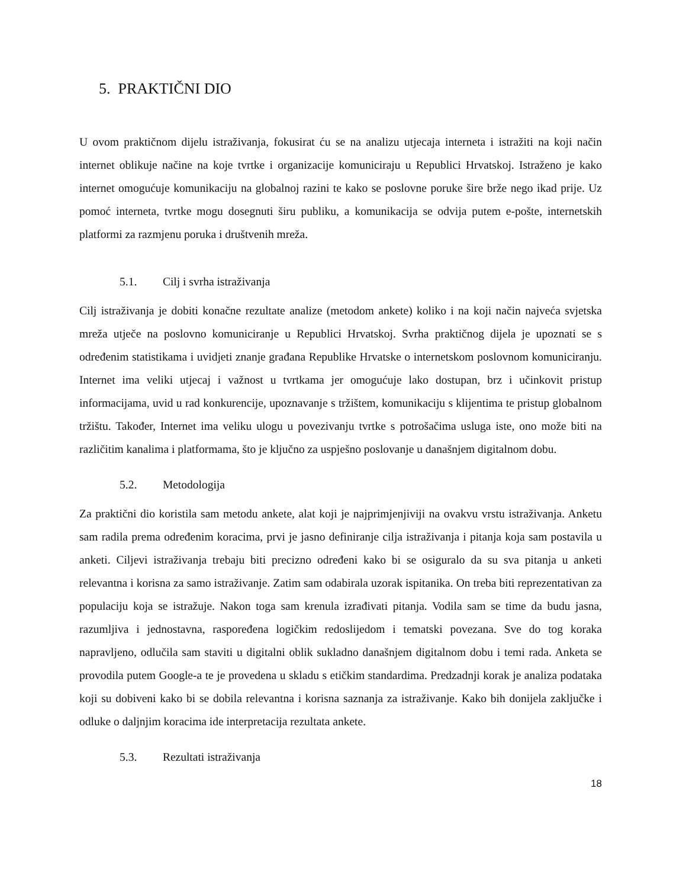5. PRAKTIČNI DIO
U ovom praktičnom dijelu istraživanja, fokusirat ću se na analizu utjecaja interneta i istražiti na koji način internet oblikuje načine na koje tvrtke i organizacije komuniciraju u Republici Hrvatskoj. Istraženo je kako internet omogućuje komunikaciju na globalnoj razini te kako se poslovne poruke šire brže nego ikad prije. Uz pomoć interneta, tvrtke mogu dosegnuti širu publiku, a komunikacija se odvija putem e-pošte, internetskih platformi za razmjenu poruka i društvenih mreža.
5.1. Cilj i svrha istraživanja
Cilj istraživanja je dobiti konačne rezultate analize (metodom ankete) koliko i na koji način najveća svjetska mreža utječe na poslovno komuniciranje u Republici Hrvatskoj. Svrha praktičnog dijela je upoznati se s određenim statistikama i uvidjeti znanje građana Republike Hrvatske o internetskom poslovnom komuniciranju. Internet ima veliki utjecaj i važnost u tvrtkama jer omogućuje lako dostupan, brz i učinkovit pristup informacijama, uvid u rad konkurencije, upoznavanje s tržištem, komunikaciju s klijentima te pristup globalnom tržištu. Također, Internet ima veliku ulogu u povezivanju tvrtke s potrošačima usluga iste, ono može biti na različitim kanalima i platformama, što je ključno za uspješno poslovanje u današnjem digitalnom dobu.
5.2. Metodologija
Za praktični dio koristila sam metodu ankete, alat koji je najprimjenjiviji na ovakvu vrstu istraživanja. Anketu sam radila prema određenim koracima, prvi je jasno definiranje cilja istraživanja i pitanja koja sam postavila u anketi. Ciljevi istraživanja trebaju biti precizno određeni kako bi se osiguralo da su sva pitanja u anketi relevantna i korisna za samo istraživanje. Zatim sam odabirala uzorak ispitanika. On treba biti reprezentativan za populaciju koja se istražuje. Nakon toga sam krenula izrađivati pitanja. Vodila sam se time da budu jasna, razumljiva i jednostavna, raspoređena logičkim redoslijedom i tematski povezana. Sve do tog koraka napravljeno, odlučila sam staviti u digitalni oblik sukladno današnjem digitalnom dobu i temi rada. Anketa se provodila putem Google-a te je provedena u skladu s etičkim standardima. Predzadnji korak je analiza podataka koji su dobiveni kako bi se dobila relevantna i korisna saznanja za istraživanje. Kako bih donijela zaključke i odluke o daljnjim koracima ide interpretacija rezultata ankete.
5.3. Rezultati istraživanja
18